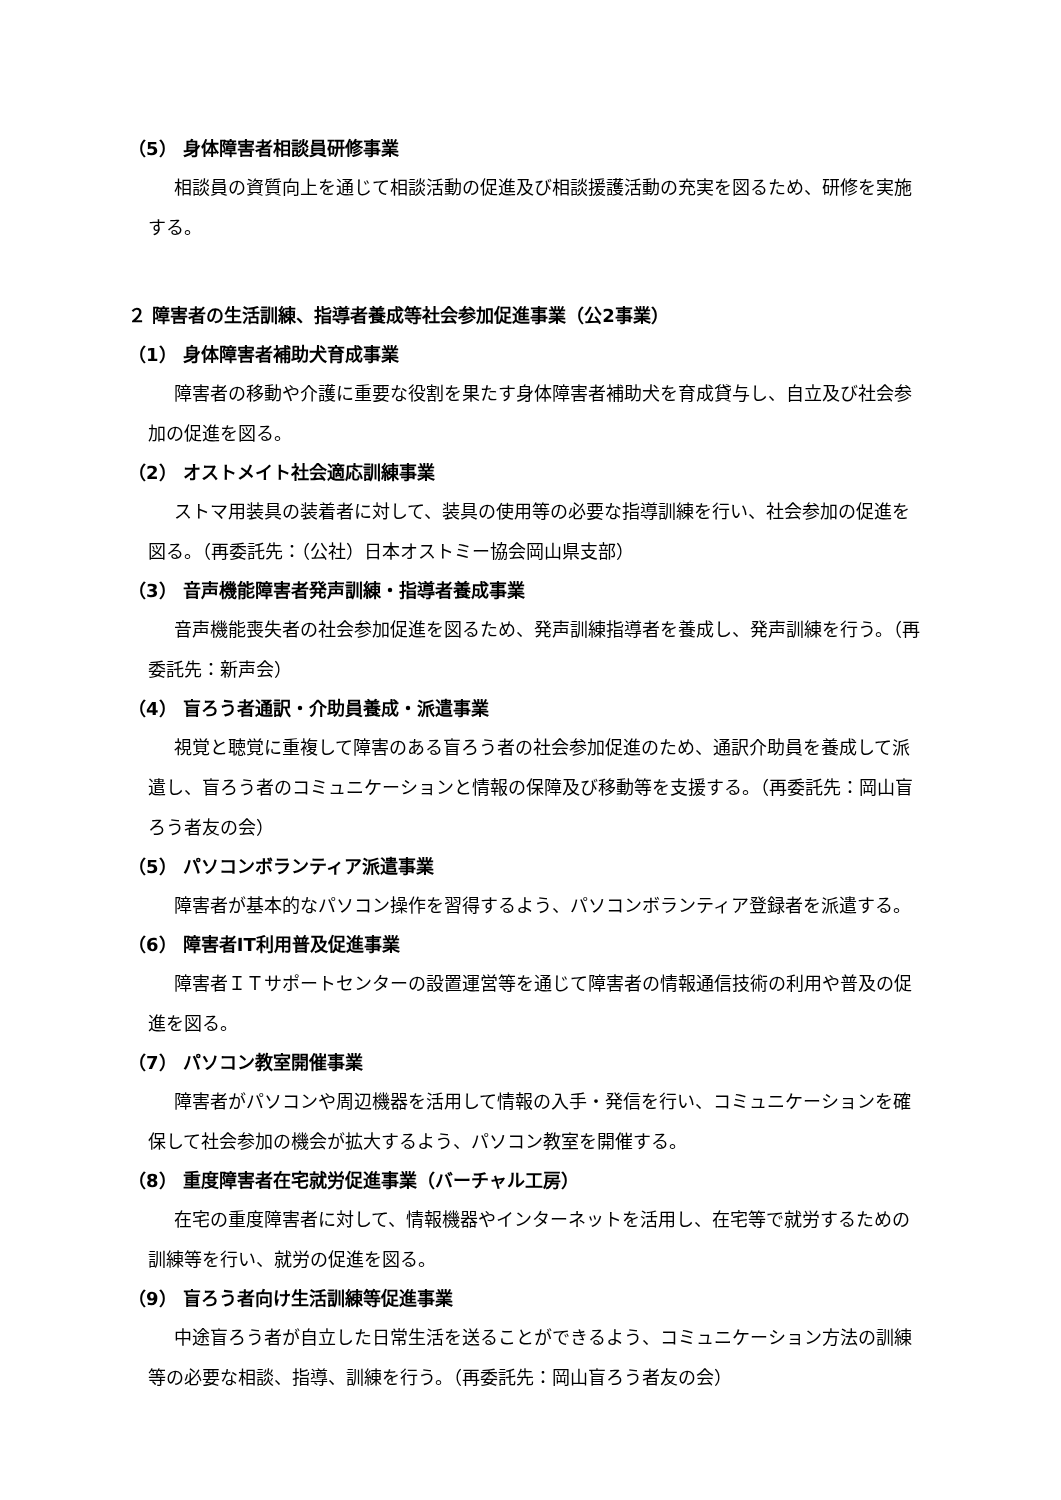（5） 身体障害者相談員研修事業
相談員の資質向上を通じて相談活動の促進及び相談援護活動の充実を図るため、研修を実施する。
２ 障害者の生活訓練、指導者養成等社会参加促進事業（公2事業）
（1） 身体障害者補助犬育成事業
障害者の移動や介護に重要な役割を果たす身体障害者補助犬を育成貸与し、自立及び社会参加の促進を図る。
（2） オストメイト社会適応訓練事業
ストマ用装具の装着者に対して、装具の使用等の必要な指導訓練を行い、社会参加の促進を図る。（再委託先：（公社）日本オストミー協会岡山県支部）
（3） 音声機能障害者発声訓練・指導者養成事業
音声機能喪失者の社会参加促進を図るため、発声訓練指導者を養成し、発声訓練を行う。（再委託先：新声会）
（4） 盲ろう者通訳・介助員養成・派遣事業
視覚と聴覚に重複して障害のある盲ろう者の社会参加促進のため、通訳介助員を養成して派遣し、盲ろう者のコミュニケーションと情報の保障及び移動等を支援する。（再委託先：岡山盲ろう者友の会）
（5） パソコンボランティア派遣事業
障害者が基本的なパソコン操作を習得するよう、パソコンボランティア登録者を派遣する。
（6） 障害者IT利用普及促進事業
障害者ＩＴサポートセンターの設置運営等を通じて障害者の情報通信技術の利用や普及の促進を図る。
（7） パソコン教室開催事業
障害者がパソコンや周辺機器を活用して情報の入手・発信を行い、コミュニケーションを確保して社会参加の機会が拡大するよう、パソコン教室を開催する。
（8） 重度障害者在宅就労促進事業（バーチャル工房）
在宅の重度障害者に対して、情報機器やインターネットを活用し、在宅等で就労するための訓練等を行い、就労の促進を図る。
（9） 盲ろう者向け生活訓練等促進事業
中途盲ろう者が自立した日常生活を送ることができるよう、コミュニケーション方法の訓練等の必要な相談、指導、訓練を行う。（再委託先：岡山盲ろう者友の会）